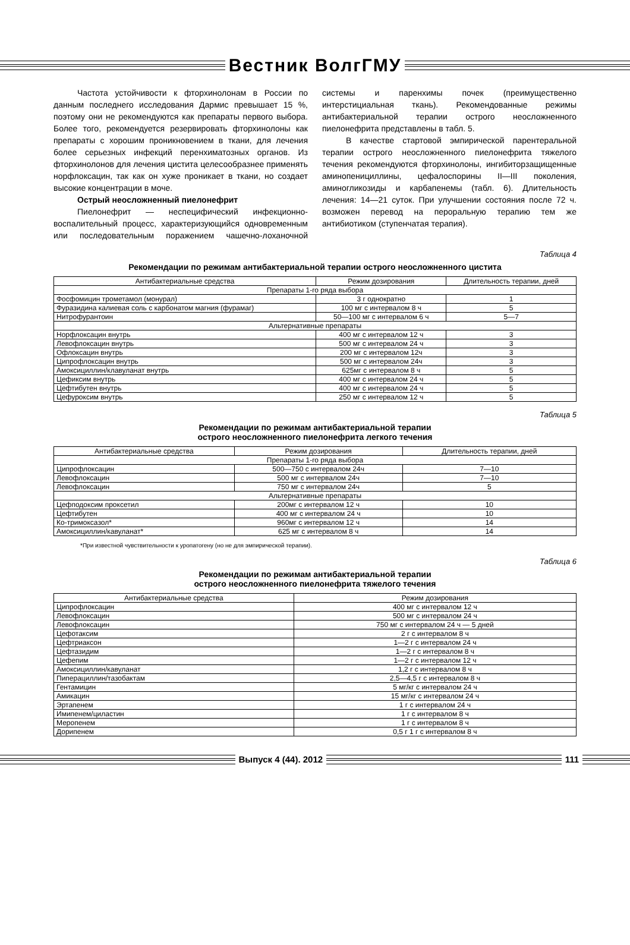Вестник ВолгГМУ
Частота устойчивости к фторхинолонам в России по данным последнего исследования Дармис превышает 15 %, поэтому они не рекомендуются как препараты первого выбора. Более того, рекомендуется резервировать фторхинолоны как препараты с хорошим проникновением в ткани, для лечения более серьезных инфекций перенхиматозных органов. Из фторхинолонов для лечения цистита целесообразнее применять норфлоксацин, так как он хуже проникает в ткани, но создает высокие концентрации в моче.
Острый неосложненный пиелонефрит
Пиелонефрит — неспецифический инфекционно-воспалительный процесс, характеризующийся одновременным или последовательным поражением чашечно-лоханочной системы и паренхимы почек (преимущественно интерстициальная ткань). Рекомендованные режимы антибактериальной терапии острого неосложненного пиелонефрита представлены в табл. 5.
В качестве стартовой эмпирической парентеральной терапии острого неосложненного пиелонефрита тяжелого течения рекомендуются фторхинолоны, ингибиторзащищенные аминопенициллины, цефалоспорины II—III поколения, аминогликозиды и карбапенемы (табл. 6). Длительность лечения: 14—21 суток. При улучшении состояния после 72 ч. возможен перевод на пероральную терапию тем же антибиотиком (ступенчатая терапия).
Таблица 4
Рекомендации по режимам антибактериальной терапии острого неосложненного цистита
| Антибактериальные средства | Режим дозирования | Длительность терапии, дней |
| --- | --- | --- |
| Препараты 1-го ряда выбора | | |
| Фосфомицин трометамол (монурал) | 3 г однократно | 1 |
| Фуразидина калиевая соль с карбонатом магния (фурамаг) | 100 мг с интервалом 8 ч | 5 |
| Нитрофурантоин | 50—100 мг с интервалом 6 ч | 5—7 |
| Альтернативные препараты | | |
| Норфлоксацин внутрь | 400 мг с интервалом 12 ч | 3 |
| Левофлоксацин внутрь | 500 мг с интервалом 24 ч | 3 |
| Офлоксацин внутрь | 200 мг с интервалом 12ч | 3 |
| Ципрофлоксацин внутрь | 500 мг с интервалом 24ч | 3 |
| Амоксициллин/клавуланат внутрь | 625мг с интервалом 8 ч | 5 |
| Цефиксим внутрь | 400 мг с интервалом 24 ч | 5 |
| Цефтибутен внутрь | 400 мг с интервалом 24 ч | 5 |
| Цефуроксим внутрь | 250 мг с интервалом 12 ч | 5 |
Таблица 5
Рекомендации по режимам антибактериальной терапии
острого неосложненного пиелонефрита легкого течения
| Антибактериальные средства | Режим дозирования | Длительность терапии, дней |
| --- | --- | --- |
| Препараты 1-го ряда выбора | | |
| Ципрофлоксацин | 500—750 с интервалом 24ч | 7—10 |
| Левофлоксацин | 500 мг с интервалом 24ч | 7—10 |
| Левофлоксацин | 750 мг с интервалом 24ч | 5 |
| Альтернативные препараты | | |
| Цефподоксим проксетил | 200мг с интервалом 12 ч | 10 |
| Цефтибутен | 400 мг с интервалом 24 ч | 10 |
| Ко-тримоксазол* | 960мг с интервалом 12 ч | 14 |
| Амоксициллин/кавуланат* | 625 мг с интервалом 8 ч | 14 |
*При известной чувствительности к уропатогену (но не для эмпирической терапии).
Таблица 6
Рекомендации по режимам антибактериальной терапии
острого неосложненного пиелонефрита тяжелого течения
| Антибактериальные средства | Режим дозирования |
| --- | --- |
| Ципрофлоксацин | 400 мг с интервалом 12 ч |
| Левофлоксацин | 500 мг с интервалом 24 ч |
| Левофлоксацин | 750 мг с интервалом 24 ч — 5 дней |
| Цефотаксим | 2 г с интервалом 8 ч |
| Цефтриаксон | 1—2 г с интервалом 24 ч |
| Цефтазидим | 1—2 г с интервалом 8 ч |
| Цефепим | 1—2 г с интервалом 12 ч |
| Амоксициллин/кавуланат | 1,2 г с интервалом 8 ч |
| Пиперациллин/тазобактам | 2,5—4,5 г с интервалом 8 ч |
| Гентамицин | 5 мг/кг с интервалом 24 ч |
| Амикацин | 15 мг/кг с интервалом 24 ч |
| Эртапенем | 1 г с интервалом 24 ч |
| Имипенем/циластин | 1 г с интервалом 8 ч |
| Меропенем | 1 г с интервалом 8 ч |
| Дорипенем | 0,5 г 1 г с интервалом 8 ч |
Выпуск 4 (44). 2012 111